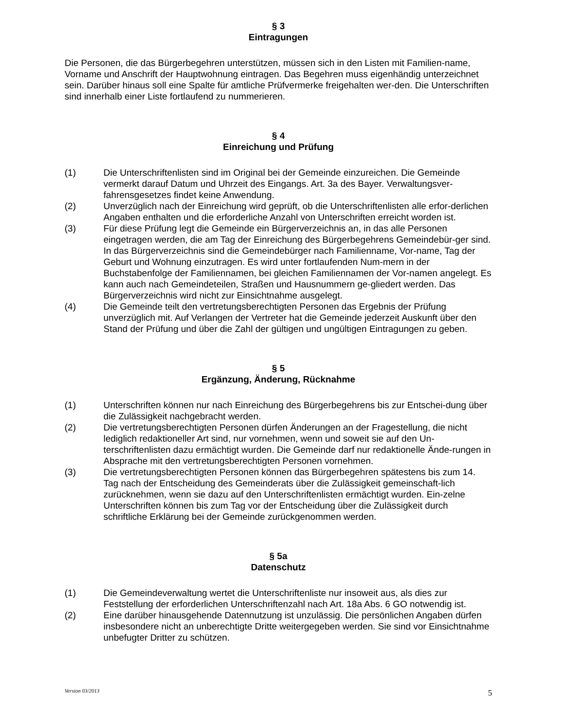§ 3
Eintragungen
Die Personen, die das Bürgerbegehren unterstützen, müssen sich in den Listen mit Familien-name, Vorname und Anschrift der Hauptwohnung eintragen. Das Begehren muss eigenhändig unterzeichnet sein. Darüber hinaus soll eine Spalte für amtliche Prüfvermerke freigehalten wer-den. Die Unterschriften sind innerhalb einer Liste fortlaufend zu nummerieren.
§ 4
Einreichung und Prüfung
(1) Die Unterschriftenlisten sind im Original bei der Gemeinde einzureichen. Die Gemeinde vermerkt darauf Datum und Uhrzeit des Eingangs. Art. 3a des Bayer. Verwaltungsver-fahrensgesetzes findet keine Anwendung.
(2) Unverzüglich nach der Einreichung wird geprüft, ob die Unterschriftenlisten alle erfor-derlichen Angaben enthalten und die erforderliche Anzahl von Unterschriften erreicht worden ist.
(3) Für diese Prüfung legt die Gemeinde ein Bürgerverzeichnis an, in das alle Personen eingetragen werden, die am Tag der Einreichung des Bürgerbegehrens Gemeindebür-ger sind. In das Bürgerverzeichnis sind die Gemeindebürger nach Familienname, Vor-name, Tag der Geburt und Wohnung einzutragen. Es wird unter fortlaufenden Num-mern in der Buchstabenfolge der Familiennamen, bei gleichen Familiennamen der Vor-namen angelegt. Es kann auch nach Gemeindeteilen, Straßen und Hausnummern ge-gliedert werden. Das Bürgerverzeichnis wird nicht zur Einsichtnahme ausgelegt.
(4) Die Gemeinde teilt den vertretungsberechtigten Personen das Ergebnis der Prüfung unverzüglich mit. Auf Verlangen der Vertreter hat die Gemeinde jederzeit Auskunft über den Stand der Prüfung und über die Zahl der gültigen und ungültigen Eintragungen zu geben.
§ 5
Ergänzung, Änderung, Rücknahme
(1) Unterschriften können nur nach Einreichung des Bürgerbegehrens bis zur Entschei-dung über die Zulässigkeit nachgebracht werden.
(2) Die vertretungsberechtigten Personen dürfen Änderungen an der Fragestellung, die nicht lediglich redaktioneller Art sind, nur vornehmen, wenn und soweit sie auf den Un-terschriftenlisten dazu ermächtigt wurden. Die Gemeinde darf nur redaktionelle Ände-rungen in Absprache mit den vertretungsberechtigten Personen vornehmen.
(3) Die vertretungsberechtigten Personen können das Bürgerbegehren spätestens bis zum 14. Tag nach der Entscheidung des Gemeinderats über die Zulässigkeit gemeinschaft-lich zurücknehmen, wenn sie dazu auf den Unterschriftenlisten ermächtigt wurden. Ein-zelne Unterschriften können bis zum Tag vor der Entscheidung über die Zulässigkeit durch schriftliche Erklärung bei der Gemeinde zurückgenommen werden.
§ 5a
Datenschutz
(1) Die Gemeindeverwaltung wertet die Unterschriftenliste nur insoweit aus, als dies zur Feststellung der erforderlichen Unterschriftenzahl nach Art. 18a Abs. 6 GO notwendig ist.
(2) Eine darüber hinausgehende Datennutzung ist unzulässig. Die persönlichen Angaben dürfen insbesondere nicht an unberechtigte Dritte weitergegeben werden. Sie sind vor Einsichtnahme unbefugter Dritter zu schützen.
Version 03/2013 5